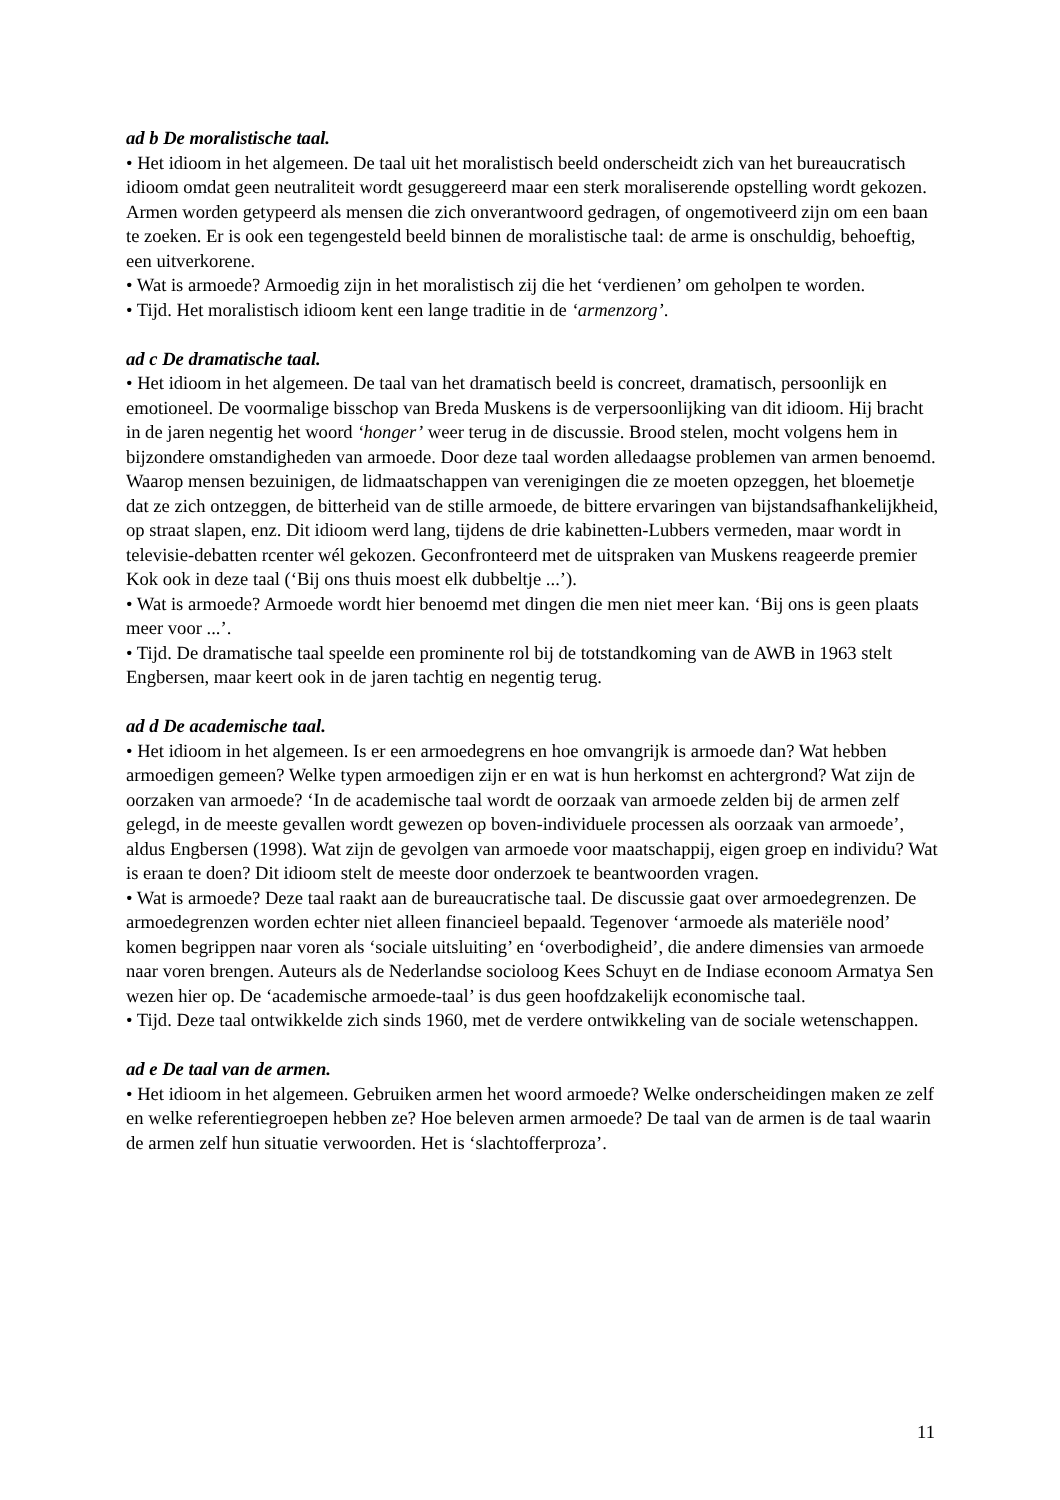ad b De moralistische taal.
• Het idioom in het algemeen. De taal uit het moralistisch beeld onderscheidt zich van het bureaucratisch idioom omdat geen neutraliteit wordt gesuggereerd maar een sterk moraliserende opstelling wordt gekozen. Armen worden getypeerd als mensen die zich onverantwoord gedragen, of ongemotiveerd zijn om een baan te zoeken. Er is ook een tegengesteld beeld binnen de moralistische taal: de arme is onschuldig, behoeftig, een uitverkorene.
• Wat is armoede? Armoedig zijn in het moralistisch zij die het ‘verdienen’ om geholpen te worden.
• Tijd. Het moralistisch idioom kent een lange traditie in de ‘armenzorg’.
ad c De dramatische taal.
• Het idioom in het algemeen. De taal van het dramatisch beeld is concreet, dramatisch, persoonlijk en emotioneel. De voormalige bisschop van Breda Muskens is de verpersoonlijking van dit idioom. Hij bracht in de jaren negentig het woord ‘honger’ weer terug in de discussie. Brood stelen, mocht volgens hem in bijzondere omstandigheden van armoede. Door deze taal worden alledaagse problemen van armen benoemd. Waarop mensen bezuinigen, de lidmaatschappen van verenigingen die ze moeten opzeggen, het bloemetje dat ze zich ontzeggen, de bitterheid van de stille armoede, de bittere ervaringen van bijstandsafhankelijkheid, op straat slapen, enz. Dit idioom werd lang, tijdens de drie kabinetten-Lubbers vermeden, maar wordt in televisie-debatten rcenter wél gekozen. Geconfronteerd met de uitspraken van Muskens reageerde premier Kok ook in deze taal (‘Bij ons thuis moest elk dubbeltje ...’).
• Wat is armoede? Armoede wordt hier benoemd met dingen die men niet meer kan. ‘Bij ons is geen plaats meer voor ...’.
• Tijd. De dramatische taal speelde een prominente rol bij de totstandkoming van de AWB in 1963 stelt Engbersen, maar keert ook in de jaren tachtig en negentig terug.
ad d De academische taal.
• Het idioom in het algemeen. Is er een armoedegrens en hoe omvangrijk is armoede dan? Wat hebben armoedigen gemeen? Welke typen armoedigen zijn er en wat is hun herkomst en achtergrond? Wat zijn de oorzaken van armoede? ‘In de academische taal wordt de oorzaak van armoede zelden bij de armen zelf gelegd, in de meeste gevallen wordt gewezen op boven-individuele processen als oorzaak van armoede’, aldus Engbersen (1998). Wat zijn de gevolgen van armoede voor maatschappij, eigen groep en individu? Wat is eraan te doen? Dit idioom stelt de meeste door onderzoek te beantwoorden vragen.
• Wat is armoede? Deze taal raakt aan de bureaucratische taal. De discussie gaat over armoedegrenzen. De armoedegrenzen worden echter niet alleen financieel bepaald. Tegenover ‘armoede als materiële nood’ komen begrippen naar voren als ‘sociale uitsluiting’ en ‘overbodigheid’, die andere dimensies van armoede naar voren brengen. Auteurs als de Nederlandse socioloog Kees Schuyt en de Indiase econoom Armatya Sen wezen hier op. De ‘academische armoede-taal’ is dus geen hoofdzakelijk economische taal.
• Tijd. Deze taal ontwikkelde zich sinds 1960, met de verdere ontwikkeling van de sociale wetenschappen.
ad e De taal van de armen.
• Het idioom in het algemeen. Gebruiken armen het woord armoede? Welke onderscheidingen maken ze zelf en welke referentiegroepen hebben ze? Hoe beleven armen armoede? De taal van de armen is de taal waarin de armen zelf hun situatie verwoorden. Het is ‘slachtofferproza’.
11